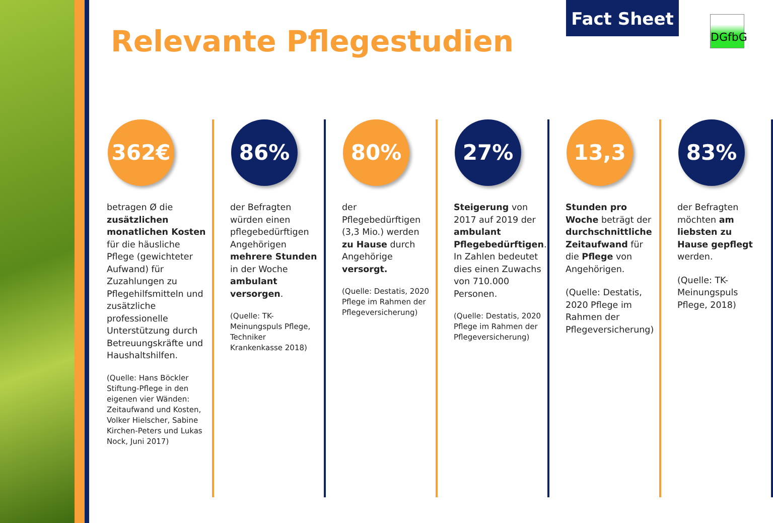Relevante Pflegestudien
Fact Sheet
DGfbG
362€
betragen Ø die zusätzlichen monatlichen Kosten für die häusliche Pflege (gewichteter Aufwand) für Zuzahlungen zu Pflegehilfsmitteln und zusätzliche professionelle Unterstützung durch Betreuungskräfte und Haushaltshilfen.
(Quelle: Hans Böckler Stiftung-Pflege in den eigenen vier Wänden: Zeitaufwand und Kosten, Volker Hielscher, Sabine Kirchen-Peters und Lukas Nock, Juni 2017)
86%
der Befragten würden einen pflegebedürftigen Angehörigen mehrere Stunden in der Woche ambulant versorgen.
(Quelle: TK-Meinungspuls Pflege, Techniker Krankenkasse 2018)
80%
der Pflegebedürftigen (3,3 Mio.) werden zu Hause durch Angehörige versorgt.
(Quelle: Destatis, 2020 Pflege im Rahmen der Pflegeversicherung)
27%
Steigerung von 2017 auf 2019 der ambulant Pflegebedürftigen. In Zahlen bedeutet dies einen Zuwachs von 710.000 Personen.
(Quelle: Destatis, 2020 Pflege im Rahmen der Pflegeversicherung)
13,3
Stunden pro Woche beträgt der durchschnittliche Zeitaufwand für die Pflege von Angehörigen.
(Quelle: Destatis, 2020 Pflege im Rahmen der Pflegeversicherung)
83%
der Befragten möchten am liebsten zu Hause gepflegt werden.
(Quelle: TK-Meinungspuls Pflege, 2018)